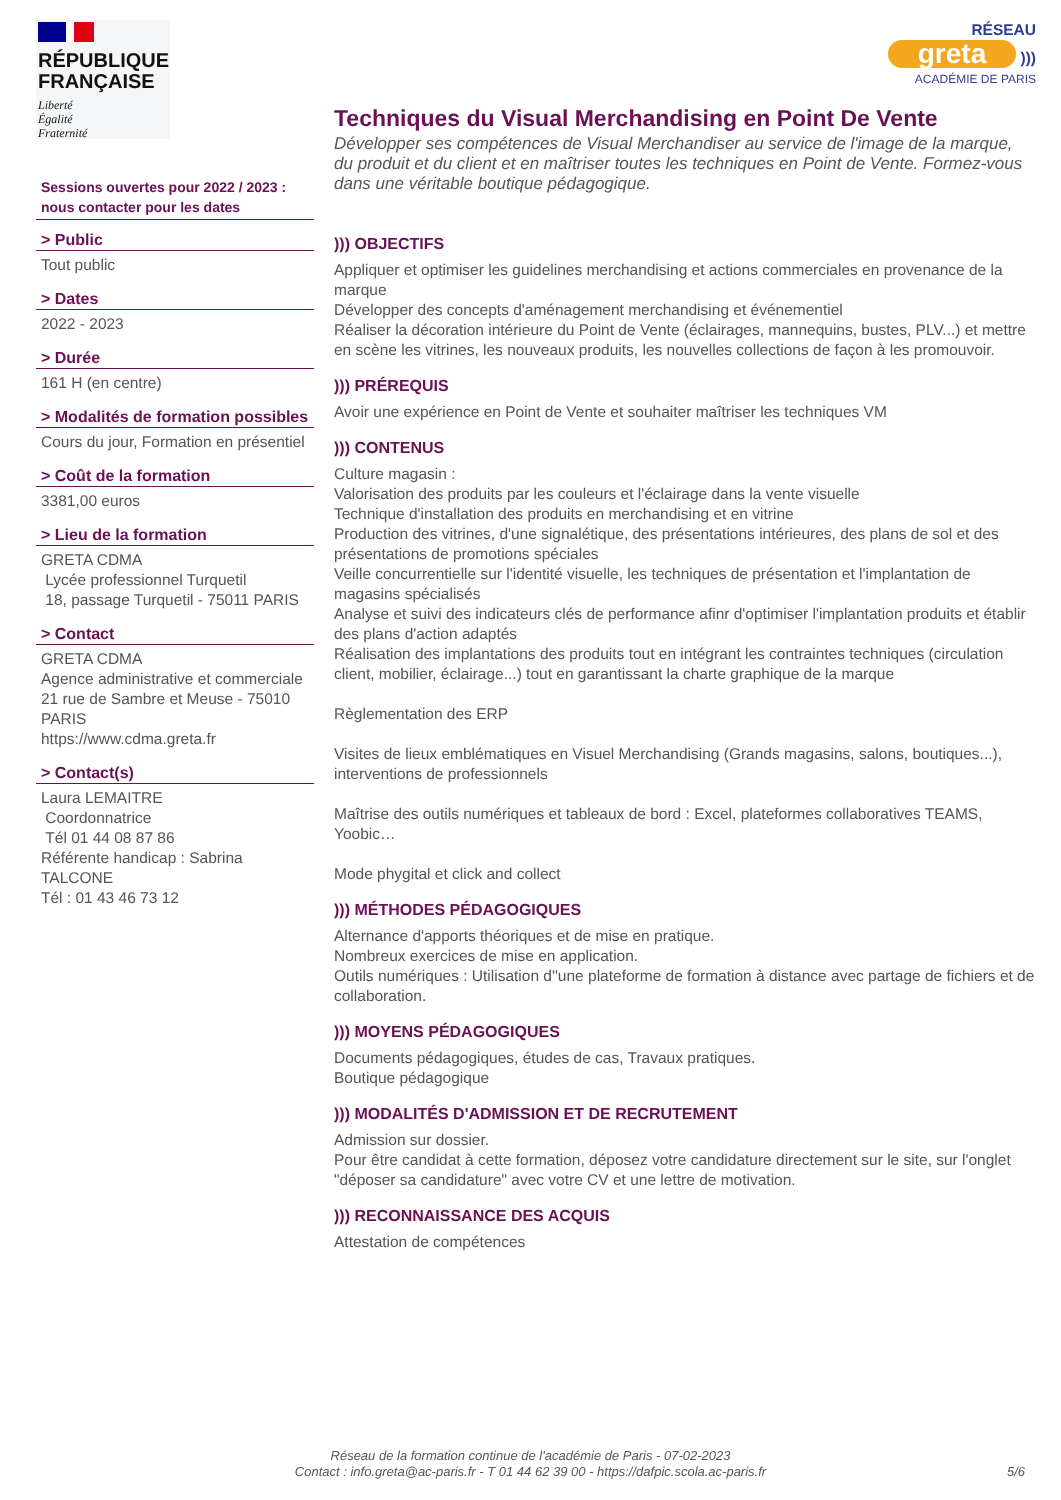RÉPUBLIQUE
FRANÇAISE
Liberté
Égalité
Fraternité
Sessions ouvertes pour 2022 / 2023 : nous contacter pour les dates
> Public
Tout public
> Dates
2022 - 2023
> Durée
161 H (en centre)
> Modalités de formation possibles
Cours du jour, Formation en présentiel
> Coût de la formation
3381,00 euros
> Lieu de la formation
GRETA CDMA
Lycée professionnel Turquetil
18, passage Turquetil - 75011 PARIS
> Contact
GRETA CDMA
Agence administrative et commerciale
21 rue de Sambre et Meuse - 75010 PARIS
https://www.cdma.greta.fr
> Contact(s)
Laura LEMAITRE
Coordonnatrice
Tél 01 44 08 87 86
Référente handicap : Sabrina TALCONE
Tél : 01 43 46 73 12
RÉSEAU
greta )))
ACADÉMIE DE PARIS
Techniques du Visual Merchandising en Point De Vente
Développer ses compétences de Visual Merchandiser au service de l'image de la marque, du produit et du client et en maîtriser toutes les techniques en Point de Vente. Formez-vous dans une véritable boutique pédagogique.
))) OBJECTIFS
Appliquer et optimiser les guidelines merchandising et actions commerciales en provenance de la marque
Développer des concepts d'aménagement merchandising et événementiel
Réaliser la décoration intérieure du Point de Vente (éclairages, mannequins, bustes, PLV...) et mettre en scène les vitrines, les nouveaux produits, les nouvelles collections de façon à les promouvoir.
))) PRÉREQUIS
Avoir une expérience en Point de Vente et souhaiter maîtriser les techniques VM
))) CONTENUS
Culture magasin :
Valorisation des produits par les couleurs et l'éclairage dans la vente visuelle
Technique d'installation des produits en merchandising et en vitrine
Production des vitrines, d'une signalétique, des présentations intérieures, des plans de sol et des présentations de promotions spéciales
Veille concurrentielle sur l'identité visuelle, les techniques de présentation et l'implantation de magasins spécialisés
Analyse et suivi des indicateurs clés de performance afinr d'optimiser l'implantation produits et établir des plans d'action adaptés
Réalisation des implantations des produits tout en intégrant les contraintes techniques (circulation client, mobilier, éclairage...) tout en garantissant la charte graphique de la marque
Règlementation des ERP
Visites de lieux emblématiques en Visuel Merchandising (Grands magasins, salons, boutiques...), interventions de professionnels
Maîtrise des outils numériques et tableaux de bord : Excel, plateformes collaboratives TEAMS, Yoobic…
Mode phygital et click and collect
))) MÉTHODES PÉDAGOGIQUES
Alternance d'apports théoriques et de mise en pratique.
Nombreux exercices de mise en application.
Outils numériques : Utilisation d''une plateforme de formation à distance avec partage de fichiers et de collaboration.
))) MOYENS PÉDAGOGIQUES
Documents pédagogiques, études de cas, Travaux pratiques.
Boutique pédagogique
))) MODALITÉS D'ADMISSION ET DE RECRUTEMENT
Admission sur dossier.
Pour être candidat à cette formation, déposez votre candidature directement sur le site, sur l'onglet "déposer sa candidature" avec votre CV et une lettre de motivation.
))) RECONNAISSANCE DES ACQUIS
Attestation de compétences
Réseau de la formation continue de l'académie de Paris - 07-02-2023
Contact : info.greta@ac-paris.fr - T 01 44 62 39 00 - https://dafpic.scola.ac-paris.fr
5/6